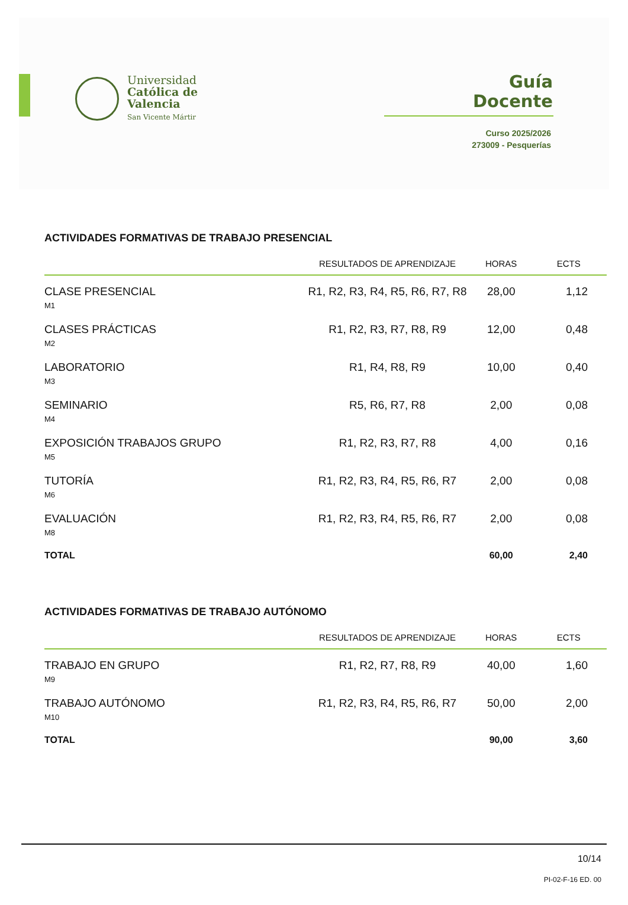Universidad
Católica de
Valencia
San Vicente Mártir
Guía
Docente
Curso 2025/2026
273009 - Pesquerías
ACTIVIDADES FORMATIVAS DE TRABAJO PRESENCIAL
| | RESULTADOS DE APRENDIZAJE | HORAS | ECTS |
| --- | --- | --- | --- |
| CLASE PRESENCIAL M1 | R1, R2, R3, R4, R5, R6, R7, R8 | 28,00 | 1,12 |
| CLASES PRÁCTICAS M2 | R1, R2, R3, R7, R8, R9 | 12,00 | 0,48 |
| LABORATORIO M3 | R1, R4, R8, R9 | 10,00 | 0,40 |
| SEMINARIO M4 | R5, R6, R7, R8 | 2,00 | 0,08 |
| EXPOSICIÓN TRABAJOS GRUPO M5 | R1, R2, R3, R7, R8 | 4,00 | 0,16 |
| TUTORÍA M6 | R1, R2, R3, R4, R5, R6, R7 | 2,00 | 0,08 |
| EVALUACIÓN M8 | R1, R2, R3, R4, R5, R6, R7 | 2,00 | 0,08 |
| TOTAL | | 60,00 | 2,40 |
ACTIVIDADES FORMATIVAS DE TRABAJO AUTÓNOMO
| | RESULTADOS DE APRENDIZAJE | HORAS | ECTS |
| --- | --- | --- | --- |
| TRABAJO EN GRUPO M9 | R1, R2, R7, R8, R9 | 40,00 | 1,60 |
| TRABAJO AUTÓNOMO M10 | R1, R2, R3, R4, R5, R6, R7 | 50,00 | 2,00 |
| TOTAL | | 90,00 | 3,60 |
10/14
PI-02-F-16 ED. 00